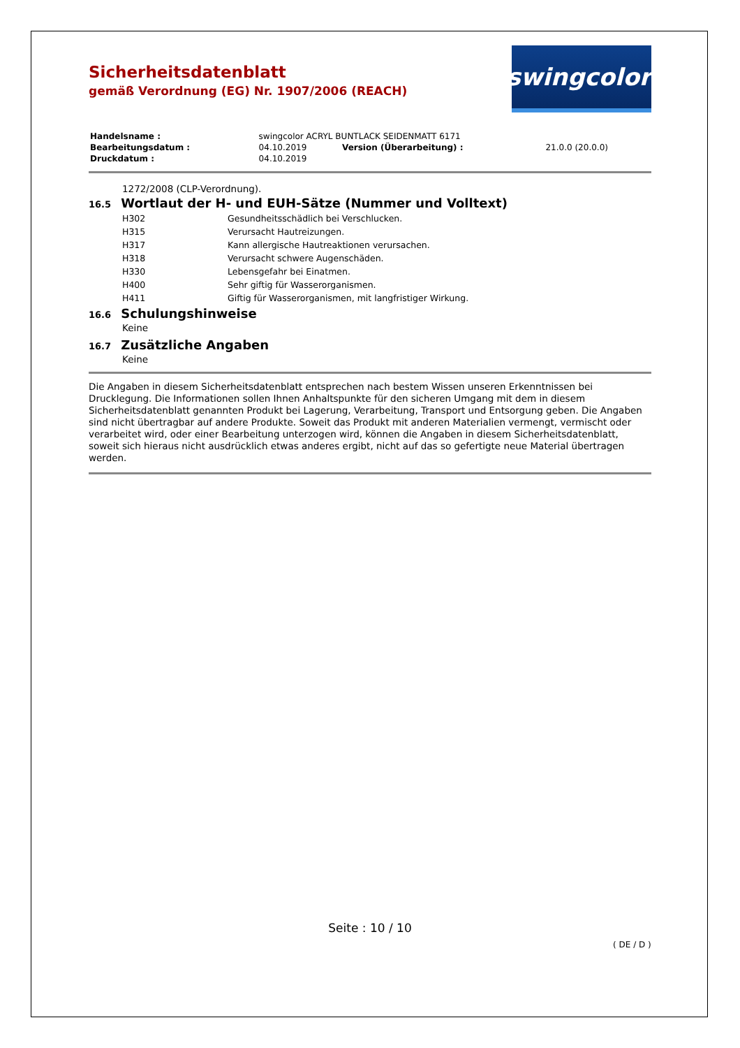Sicherheitsdatenblatt
gemäß Verordnung (EG) Nr. 1907/2006 (REACH)
swingcolor<sup>®</sup>
| Handelsname : | swingcolor ACRYL BUNTLACK SEIDENMATT 6171 | | |
| Bearbeitungsdatum : | 04.10.2019 | Version (Überarbeitung) : | 21.0.0 (20.0.0) |
| Druckdatum : | 04.10.2019 | | |
1272/2008 (CLP-Verordnung).
16.5 Wortlaut der H- und EUH-Sätze (Nummer und Volltext)
| H302 | Gesundheitsschädlich bei Verschlucken. |
| H315 | Verursacht Hautreizungen. |
| H317 | Kann allergische Hautreaktionen verursachen. |
| H318 | Verursacht schwere Augenschäden. |
| H330 | Lebensgefahr bei Einatmen. |
| H400 | Sehr giftig für Wasserorganismen. |
| H411 | Giftig für Wasserorganismen, mit langfristiger Wirkung. |
16.6 Schulungshinweise
Keine
16.7 Zusätzliche Angaben
Keine
Die Angaben in diesem Sicherheitsdatenblatt entsprechen nach bestem Wissen unseren Erkenntnissen bei Drucklegung. Die Informationen sollen Ihnen Anhaltspunkte für den sicheren Umgang mit dem in diesem Sicherheitsdatenblatt genannten Produkt bei Lagerung, Verarbeitung, Transport und Entsorgung geben. Die Angaben sind nicht übertragbar auf andere Produkte. Soweit das Produkt mit anderen Materialien vermengt, vermischt oder verarbeitet wird, oder einer Bearbeitung unterzogen wird, können die Angaben in diesem Sicherheitsdatenblatt, soweit sich hieraus nicht ausdrücklich etwas anderes ergibt, nicht auf das so gefertigte neue Material übertragen werden.
Seite : 10 / 10
( DE / D )